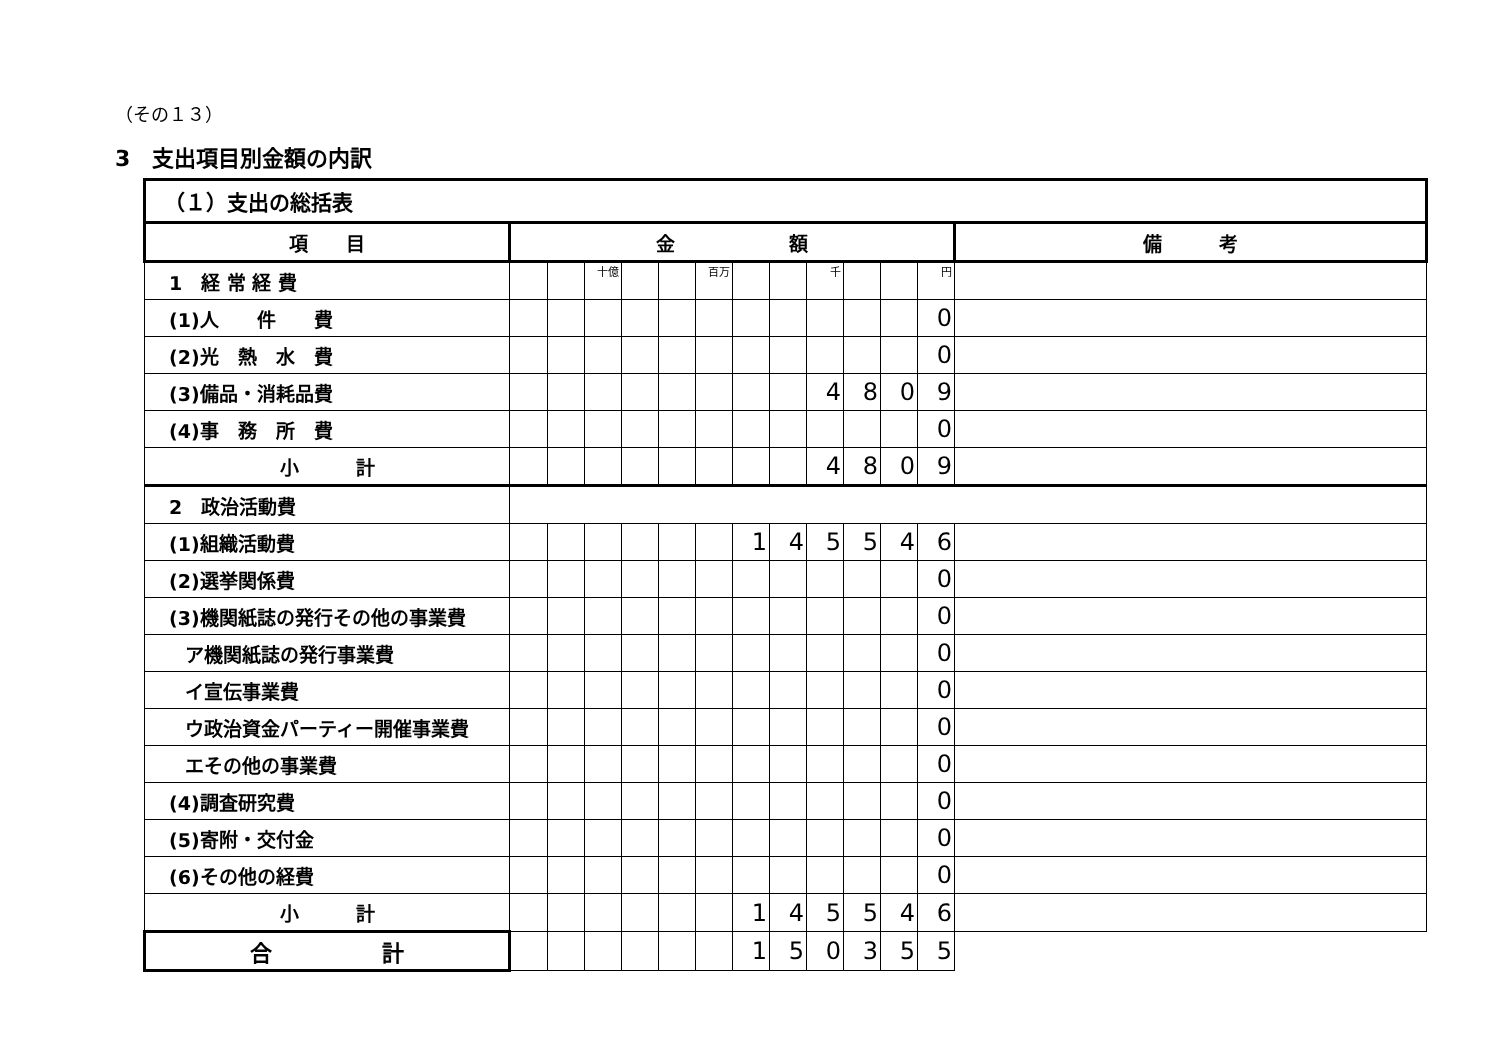（その１３）
3　支出項目別金額の内訳
| （１）支出の総括表 | | | | | | | | | | | | | |
| 項 目 | 金 額 | | | | | | | | | | | | 備 考 |
| 1 経 常 経 費 | | | 十億 | | | 百万 | | | 千 | | | 円 | |
| (1)人 件 費 | | | | | | | | | | | | 0 | |
| (2)光 熱 水 費 | | | | | | | | | | | | 0 | |
| (3)備品・消耗品費 | | | | | | | | | 4 | 8 | 0 | 9 | |
| (4)事 務 所 費 | | | | | | | | | | | | 0 | |
| 小 計 | | | | | | | | | 4 | 8 | 0 | 9 | |
| 2 政治活動費 | | | | | | | | | | | | | |
| (1)組織活動費 | | | | | | | 1 | 4 | 5 | 5 | 4 | 6 | |
| (2)選挙関係費 | | | | | | | | | | | | 0 | |
| (3)機関紙誌の発行その他の事業費 | | | | | | | | | | | | 0 | |
| ア機関紙誌の発行事業費 | | | | | | | | | | | | 0 | |
| イ宣伝事業費 | | | | | | | | | | | | 0 | |
| ウ政治資金パーティー開催事業費 | | | | | | | | | | | | 0 | |
| エその他の事業費 | | | | | | | | | | | | 0 | |
| (4)調査研究費 | | | | | | | | | | | | 0 | |
| (5)寄附・交付金 | | | | | | | | | | | | 0 | |
| (6)その他の経費 | | | | | | | | | | | | 0 | |
| 小 計 | | | | | | | 1 | 4 | 5 | 5 | 4 | 6 | |
| 合 計 | | | | | | | 1 | 5 | 0 | 3 | 5 | 5 | |